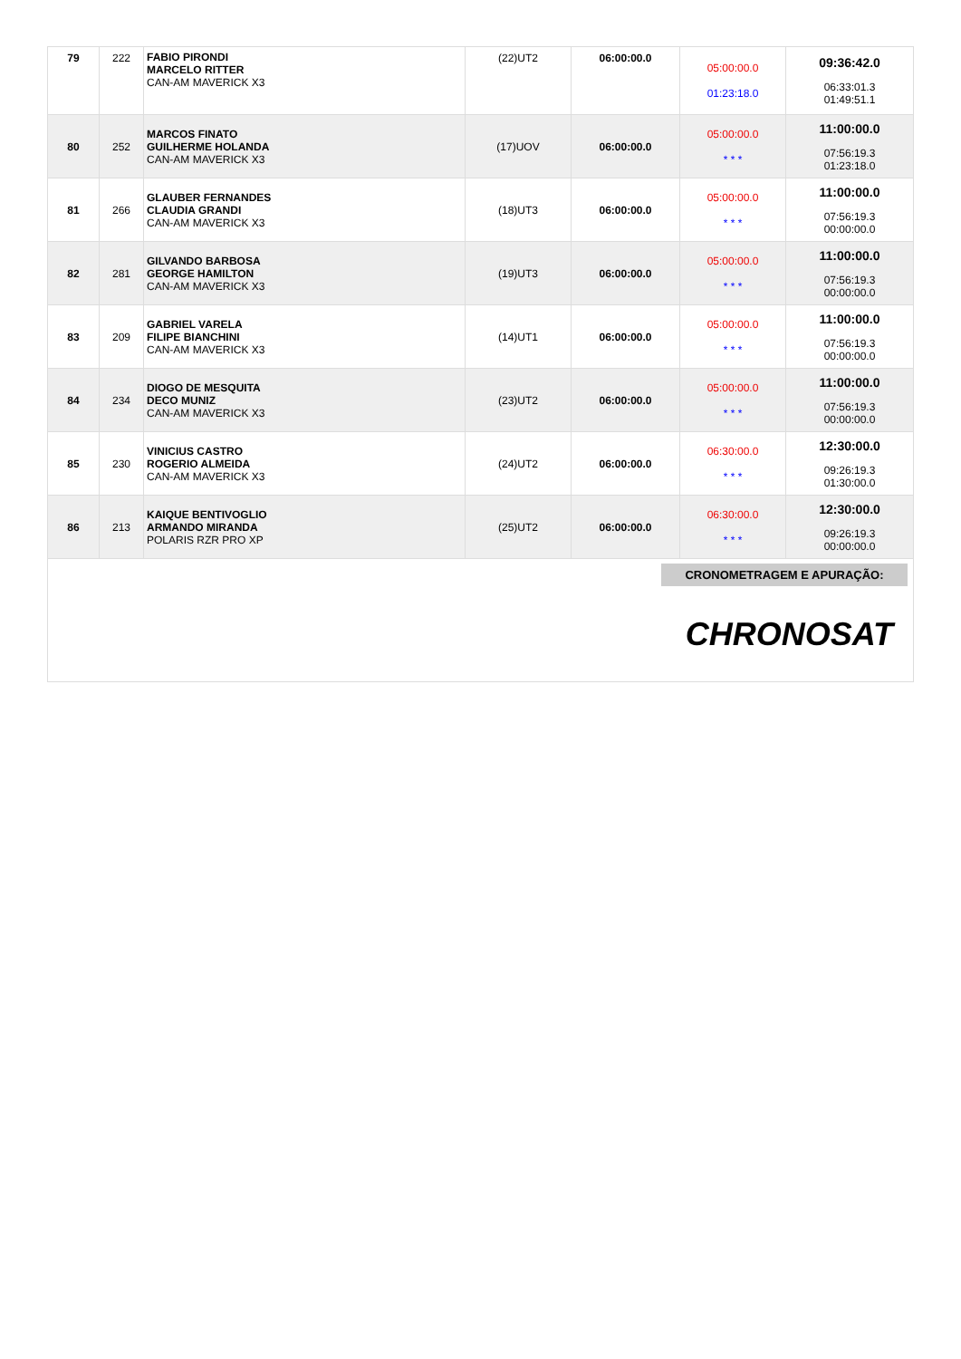| 79 | 222 | FABIO PIRONDI MARCELO RITTER CAN-AM MAVERICK X3 | (22)UT2 | 06:00:00.0 | 05:00:00.0 01:23:18.0 | 09:36:42.0 06:33:01.3 01:49:51.1 |
| 80 | 252 | MARCOS FINATO GUILHERME HOLANDA CAN-AM MAVERICK X3 | (17)UOV | 06:00:00.0 | 05:00:00.0 * * * | 11:00:00.0 07:56:19.3 01:23:18.0 |
| 81 | 266 | GLAUBER FERNANDES CLAUDIA GRANDI CAN-AM MAVERICK X3 | (18)UT3 | 06:00:00.0 | 05:00:00.0 * * * | 11:00:00.0 07:56:19.3 00:00:00.0 |
| 82 | 281 | GILVANDO BARBOSA GEORGE HAMILTON CAN-AM MAVERICK X3 | (19)UT3 | 06:00:00.0 | 05:00:00.0 * * * | 11:00:00.0 07:56:19.3 00:00:00.0 |
| 83 | 209 | GABRIEL VARELA FILIPE BIANCHINI CAN-AM MAVERICK X3 | (14)UT1 | 06:00:00.0 | 05:00:00.0 * * * | 11:00:00.0 07:56:19.3 00:00:00.0 |
| 84 | 234 | DIOGO DE MESQUITA DECO MUNIZ CAN-AM MAVERICK X3 | (23)UT2 | 06:00:00.0 | 05:00:00.0 * * * | 11:00:00.0 07:56:19.3 00:00:00.0 |
| 85 | 230 | VINICIUS CASTRO ROGERIO ALMEIDA CAN-AM MAVERICK X3 | (24)UT2 | 06:00:00.0 | 06:30:00.0 * * * | 12:30:00.0 09:26:19.3 01:30:00.0 |
| 86 | 213 | KAIQUE BENTIVOGLIO ARMANDO MIRANDA POLARIS RZR PRO XP | (25)UT2 | 06:00:00.0 | 06:30:00.0 * * * | 12:30:00.0 09:26:19.3 00:00:00.0 |
CRONOMETRAGEM E APURAÇÃO:
CHRONOSAT